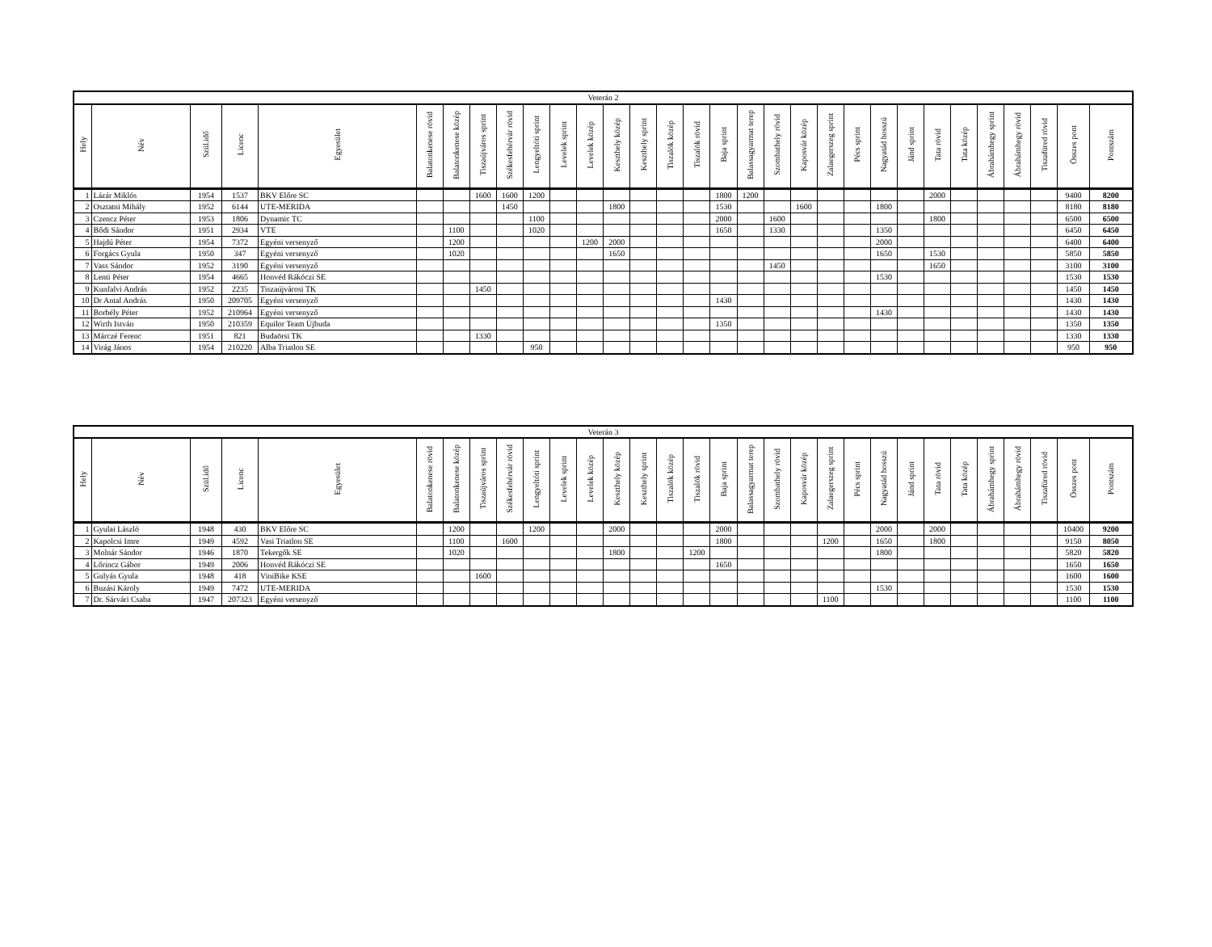| Veterán 2 | | | | | | | | | | | | | | | | | | | | | | | | | | | | | | |
| --- | --- | --- | --- | --- | --- | --- | --- | --- | --- | --- | --- | --- | --- | --- | --- | --- | --- | --- | --- | --- | --- | --- | --- | --- | --- | --- | --- | --- | --- | --- |
| Hely | Név | Szül.idő | Licenc | Egyesület | Balatonkenese rövid | Balatonkenese közép | Tiszaújváros sprint | Székesfehérvár rövid | Lengyeltóti sprint | Levelek sprint | Levelek közép | Keszthely közép | Keszthely sprint | Tiszalök közép | Tiszalök rövid | Baja sprint | Balassagyarmat terep | Szombathely rövid | Kaposvár közép | Zalaegerszeg sprint | Pécs sprint | Nagyatád hosszú | Jánd sprint | Tata rövid | Tata közép | Ábrahámhegy sprint | Ábrahámhegy rövid | Tiszafüred rövid | Összes pont | Pontszám |
| 1 | Lázár Miklós | 1954 | 1537 | BKV Előre SC | | | 1600 | 1600 | 1200 | | | | | | | 1800 | 1200 | | | | | | | 2000 | | | | | 9400 | 8200 |
| 2 | Osztatni Mihály | 1952 | 6144 | UTE-MERIDA | | | | 1450 | | | | 1800 | | | | 1530 | | | 1600 | | | 1800 | | | | | | | 8180 | 8180 |
| 3 | Czencz Péter | 1953 | 1806 | Dynamic TC | | | | | 1100 | | | | | | | 2000 | | 1600 | | | | | | 1800 | | | | | 6500 | 6500 |
| 4 | Bődi Sándor | 1951 | 2934 | VTE | | 1100 | | | 1020 | | | | | | | 1650 | | 1330 | | | | 1350 | | | | | | | 6450 | 6450 |
| 5 | Hajdú Péter | 1954 | 7372 | Egyéni versenyző | | 1200 | | | | | 1200 | 2000 | | | | | | | | | | 2000 | | | | | | | 6400 | 6400 |
| 6 | Forgács Gyula | 1950 | 347 | Egyéni versenyző | | 1020 | | | | | | 1650 | | | | | | | | | | 1650 | | 1530 | | | | | 5850 | 5850 |
| 7 | Vass Sándor | 1952 | 3190 | Egyéni versenyző | | | | | | | | | | | | | | 1450 | | | | | | 1650 | | | | | 3100 | 3100 |
| 8 | Lenti Péter | 1954 | 4665 | Honvéd Rákóczi SE | | | | | | | | | | | | | | | | | | 1530 | | | | | | | 1530 | 1530 |
| 9 | Kunfalvi András | 1952 | 2235 | Tiszaújvárosi TK | | | 1450 | | | | | | | | | | | | | | | | | | | | | | 1450 | 1450 |
| 10 | Dr Antal András | 1950 | 209705 | Egyéni versenyző | | | | | | | | | | | | 1430 | | | | | | | | | | | | | 1430 | 1430 |
| 11 | Borbély Péter | 1952 | 210964 | Egyéni versenyző | | | | | | | | | | | | | | | | | | 1430 | | | | | | | 1430 | 1430 |
| 12 | Wirth István | 1950 | 210359 | Equilor Team Újbuda | | | | | | | | | | | | 1350 | | | | | | | | | | | | | 1350 | 1350 |
| 13 | Márczé Ferenc | 1951 | 821 | Budaörsi TK | | | 1330 | | | | | | | | | | | | | | | | | | | | | | 1330 | 1330 |
| 14 | Virág János | 1954 | 210220 | Alba Triatlon SE | | | | | 950 | | | | | | | | | | | | | | | | | | | | 950 | 950 |
| Veterán 3 | | | | | | | | | | | | | | | | | | | | | | | | | | | | | | |
| --- | --- | --- | --- | --- | --- | --- | --- | --- | --- | --- | --- | --- | --- | --- | --- | --- | --- | --- | --- | --- | --- | --- | --- | --- | --- | --- | --- | --- | --- | --- |
| Hely | Név | Szül.idő | Licenc | Egyesület | Balatonkenese rövid | Balatonkenese közép | Tiszaújváros sprint | Székesfehérvár rövid | Lengyeltóti sprint | Levelek sprint | Levelek közép | Keszthely közép | Keszthely sprint | Tiszalök közép | Tiszalök rövid | Baja sprint | Balassagyarmat terep | Szombathely rövid | Kaposvár közép | Zalaegerszeg sprint | Pécs sprint | Nagyatád hosszú | Jánd sprint | Tata rövid | Tata közép | Ábrahámhegy sprint | Ábrahámhegy rövid | Tiszafüred rövid | Összes pont | Pontszám |
| 1 | Gyulai László | 1948 | 430 | BKV Előre SC | | 1200 | | | 1200 | | | 2000 | | | | 2000 | | | | | | 2000 | | 2000 | | | | | 10400 | 9200 |
| 2 | Kapolcsi Imre | 1949 | 4592 | Vasi Triatlon SE | | 1100 | | 1600 | | | | | | | | 1800 | | | | 1200 | | 1650 | | 1800 | | | | | 9150 | 8050 |
| 3 | Molnár Sándor | 1946 | 1870 | Tekergők SE | | 1020 | | | | | | 1800 | | | 1200 | | | | | | | 1800 | | | | | | | 5820 | 5820 |
| 4 | Lőrincz Gábor | 1949 | 2006 | Honvéd Rákóczi SE | | | | | | | | | | | | 1650 | | | | | | | | | | | | | 1650 | 1650 |
| 5 | Gulyás Gyula | 1948 | 418 | ViniBike KSE | | | 1600 | | | | | | | | | | | | | | | | | | | | | | 1600 | 1600 |
| 6 | Buzási Károly | 1949 | 7472 | UTE-MERIDA | | | | | | | | | | | | | | | | | | 1530 | | | | | | | 1530 | 1530 |
| 7 | Dr. Sárvári Csaba | 1947 | 207323 | Egyéni versenyző | | | | | | | | | | | | | | | | 1100 | | | | | | | | | 1100 | 1100 |